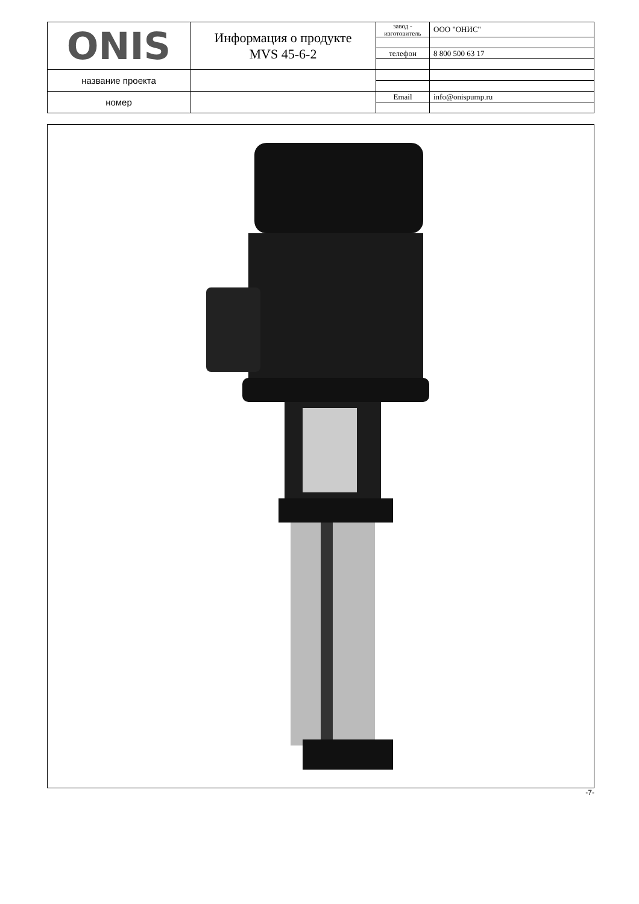| ONIS | Информация о продукте MVS 45-6-2 | завод - изготовитель | ООО "ОНИС" |
| | | телефон | 8 800 500 63 17 |
| название проекта | | | |
| номер | | Email | info@onispump.ru |
-7-